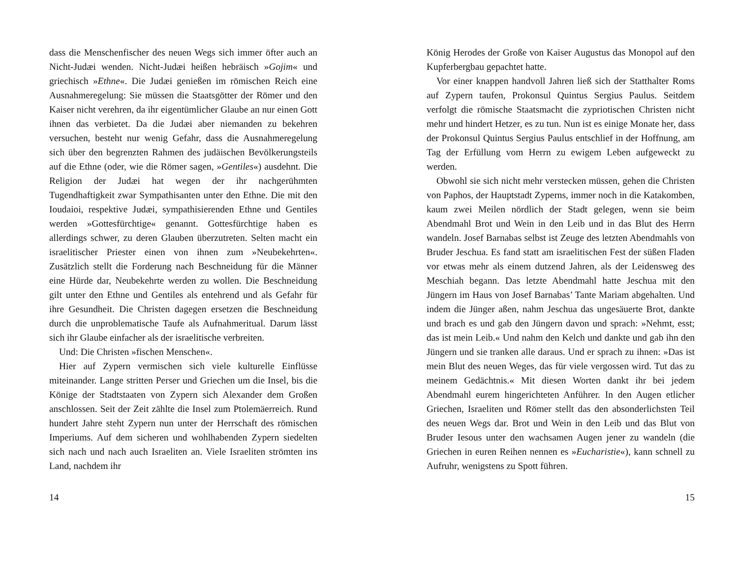dass die Menschenfischer des neuen Wegs sich immer öfter auch an Nicht-Judæi wenden. Nicht-Judæi heißen hebräisch »Gojim« und griechisch »Ethne«. Die Judæi genießen im römischen Reich eine Ausnahmeregelung: Sie müssen die Staatsgötter der Römer und den Kaiser nicht verehren, da ihr eigentümlicher Glaube an nur einen Gott ihnen das verbietet. Da die Judæi aber niemanden zu bekehren versuchen, besteht nur wenig Gefahr, dass die Ausnahmeregelung sich über den begrenzten Rahmen des judäischen Bevölkerungsteils auf die Ethne (oder, wie die Römer sagen, »Gentiles«) ausdehnt. Die Religion der Judæi hat wegen der ihr nachgerühmten Tugendhaftigkeit zwar Sympathisanten unter den Ethne. Die mit den Ioudaioi, respektive Judæi, sympathisierenden Ethne und Gentiles werden »Gottesfürchtige« genannt. Gottesfürchtige haben es allerdings schwer, zu deren Glauben überzutreten. Selten macht ein israelitischer Priester einen von ihnen zum »Neubekehrten«. Zusätzlich stellt die Forderung nach Beschneidung für die Männer eine Hürde dar, Neubekehrte werden zu wollen. Die Beschneidung gilt unter den Ethne und Gentiles als entehrend und als Gefahr für ihre Gesundheit. Die Christen dagegen ersetzen die Beschneidung durch die unproblematische Taufe als Aufnahmeritual. Darum lässt sich ihr Glaube einfacher als der israelitische verbreiten.
Und: Die Christen »fischen Menschen«.
Hier auf Zypern vermischen sich viele kulturelle Einflüsse miteinander. Lange stritten Perser und Griechen um die Insel, bis die Könige der Stadtstaaten von Zypern sich Alexander dem Großen anschlossen. Seit der Zeit zählte die Insel zum Ptolemäerreich. Rund hundert Jahre steht Zypern nun unter der Herrschaft des römischen Imperiums. Auf dem sicheren und wohlhabenden Zypern siedelten sich nach und nach auch Israeliten an. Viele Israeliten strömten ins Land, nachdem ihr
14
König Herodes der Große von Kaiser Augustus das Monopol auf den Kupferbergbau gepachtet hatte.
Vor einer knappen handvoll Jahren ließ sich der Statthalter Roms auf Zypern taufen, Prokonsul Quintus Sergius Paulus. Seitdem verfolgt die römische Staatsmacht die zypriotischen Christen nicht mehr und hindert Hetzer, es zu tun. Nun ist es einige Monate her, dass der Prokonsul Quintus Sergius Paulus entschlief in der Hoffnung, am Tag der Erfüllung vom Herrn zu ewigem Leben aufgeweckt zu werden.
Obwohl sie sich nicht mehr verstecken müssen, gehen die Christen von Paphos, der Hauptstadt Zyperns, immer noch in die Katakomben, kaum zwei Meilen nördlich der Stadt gelegen, wenn sie beim Abendmahl Brot und Wein in den Leib und in das Blut des Herrn wandeln. Josef Barnabas selbst ist Zeuge des letzten Abendmahls von Bruder Jeschua. Es fand statt am israelitischen Fest der süßen Fladen vor etwas mehr als einem dutzend Jahren, als der Leidensweg des Meschiah begann. Das letzte Abendmahl hatte Jeschua mit den Jüngern im Haus von Josef Barnabas’ Tante Mariam abgehalten. Und indem die Jünger aßen, nahm Jeschua das ungesäuerte Brot, dankte und brach es und gab den Jüngern davon und sprach: »Nehmt, esst; das ist mein Leib.« Und nahm den Kelch und dankte und gab ihn den Jüngern und sie tranken alle daraus. Und er sprach zu ihnen: »Das ist mein Blut des neuen Weges, das für viele vergossen wird. Tut das zu meinem Gedächtnis.« Mit diesen Worten dankt ihr bei jedem Abendmahl eurem hingerichteten Anführer. In den Augen etlicher Griechen, Israeliten und Römer stellt das den absonderlichsten Teil des neuen Wegs dar. Brot und Wein in den Leib und das Blut von Bruder Iesous unter den wachsamen Augen jener zu wandeln (die Griechen in euren Reihen nennen es »Eucharistie«), kann schnell zu Aufruhr, wenigstens zu Spott führen.
15